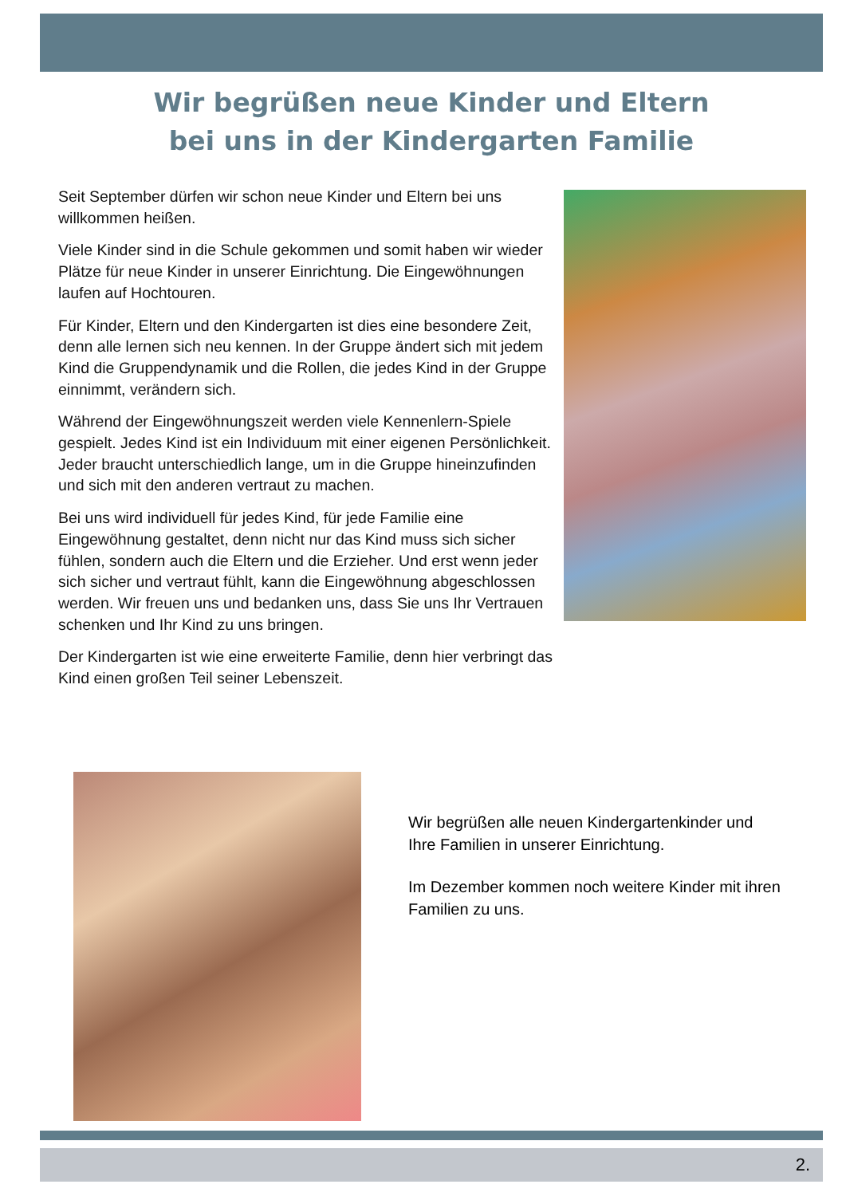Wir begrüßen neue Kinder und Eltern
bei uns in der Kindergarten Familie
Seit September dürfen wir schon neue Kinder und Eltern bei uns willkommen heißen.
Viele Kinder sind in die Schule gekommen und somit haben wir wieder Plätze für neue Kinder in unserer Einrichtung. Die Eingewöhnungen laufen auf Hochtouren.
Für Kinder, Eltern und den Kindergarten ist dies eine besondere Zeit, denn alle lernen sich neu kennen. In der Gruppe ändert sich mit jedem Kind die Gruppendynamik und die Rollen, die jedes Kind in der Gruppe einnimmt, verändern sich.
Während der Eingewöhnungszeit werden viele Kennenlern-Spiele gespielt. Jedes Kind ist ein Individuum mit einer eigenen Persönlichkeit. Jeder braucht unterschiedlich lange, um in die Gruppe hineinzufinden und sich mit den anderen vertraut zu machen.
Bei uns wird individuell für jedes Kind, für jede Familie eine Eingewöhnung gestaltet, denn nicht nur das Kind muss sich sicher fühlen, sondern auch die Eltern und die Erzieher. Und erst wenn jeder sich sicher und vertraut fühlt, kann die Eingewöhnung abgeschlossen werden. Wir freuen uns und bedanken uns, dass Sie uns Ihr Vertrauen schenken und Ihr Kind zu uns bringen.
Der Kindergarten ist wie eine erweiterte Familie, denn hier verbringt das Kind einen großen Teil seiner Lebenszeit.
Wir begrüßen alle neuen Kindergartenkinder und Ihre Familien in unserer Einrichtung.
Im Dezember kommen noch weitere Kinder mit ihren Familien zu uns.
2.